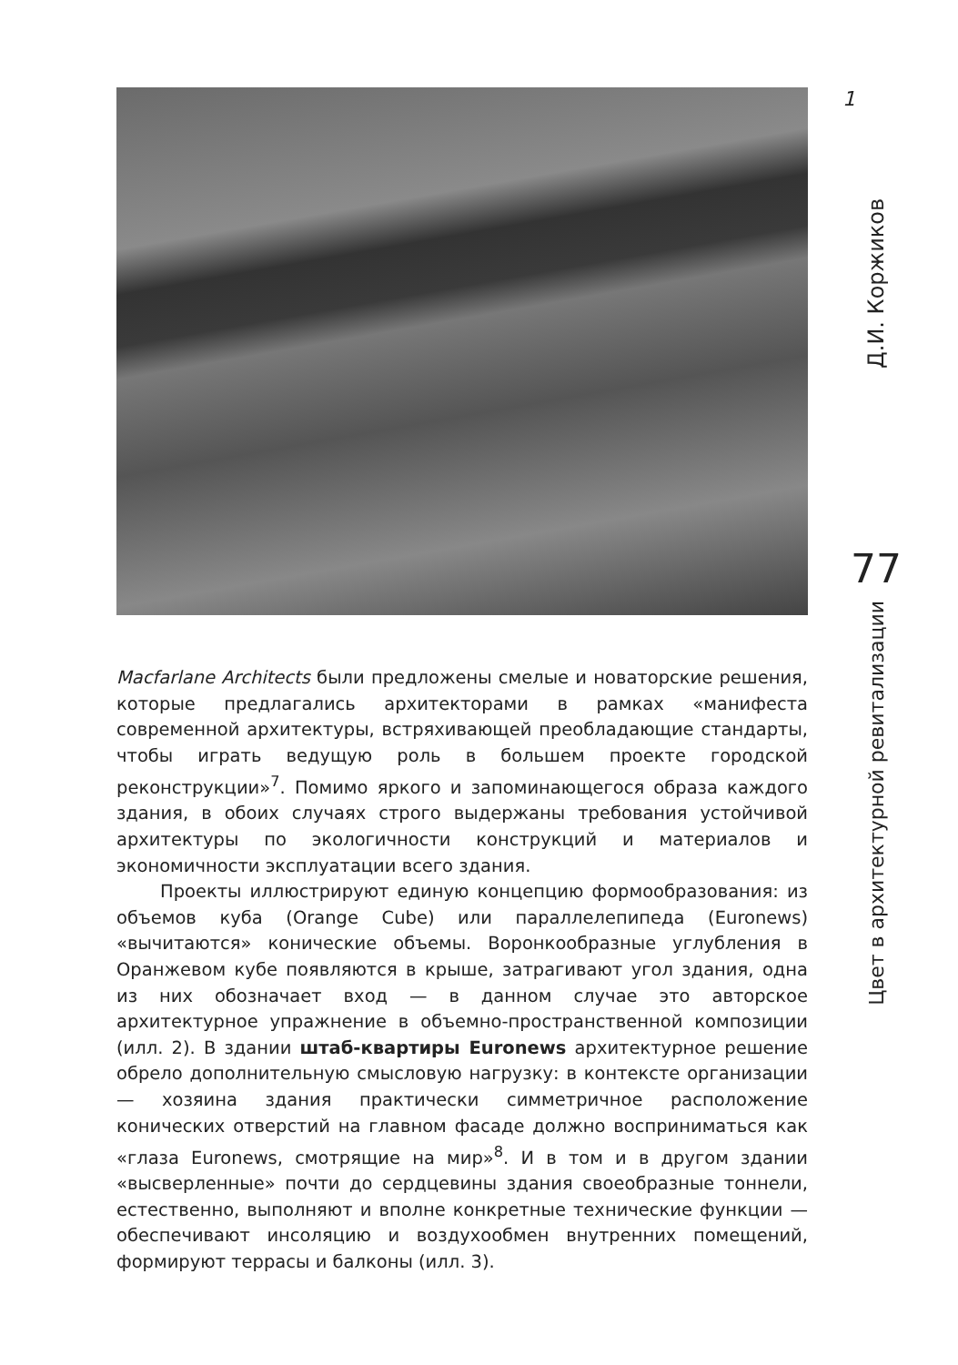Macfarlane Architects были предложены смелые и новаторские решения, которые предлагались архитекторами в рамках «манифеста современной архитектуры, встряхивающей преобладающие стандарты, чтобы играть ведущую роль в большем проекте городской реконструкции»<sup>7</sup>. Помимо яркого и запоминающегося образа каждого здания, в обоих случаях строго выдержаны требования устойчивой архитектуры по экологичности конструкций и материалов и экономичности эксплуатации всего здания.
Проекты иллюстрируют единую концепцию формообразования: из объемов куба (Orange Cube) или параллелепипеда (Euronews) «вычитаются» конические объемы. Воронкообразные углубления в Оранжевом кубе появляются в крыше, затрагивают угол здания, одна из них обозначает вход — в данном случае это авторское архитектурное упражнение в объемно-пространственной композиции (илл. 2). В здании штаб-квартиры Euronews архитектурное решение обрело дополнительную смысловую нагрузку: в контексте организации — хозяина здания практически симметричное расположение конических отверстий на главном фасаде должно восприниматься как «глаза Euronews, смотрящие на мир»<sup>8</sup>. И в том и в другом здании «высверленные» почти до сердцевины здания своеобразные тоннели, естественно, выполняют и вполне конкретные технические функции — обеспечивают инсоляцию и воздухообмен внутренних помещений, формируют террасы и балконы (илл. 3).
1
Д.И. Коржиков
77
Цвет в архитектурной ревитализации